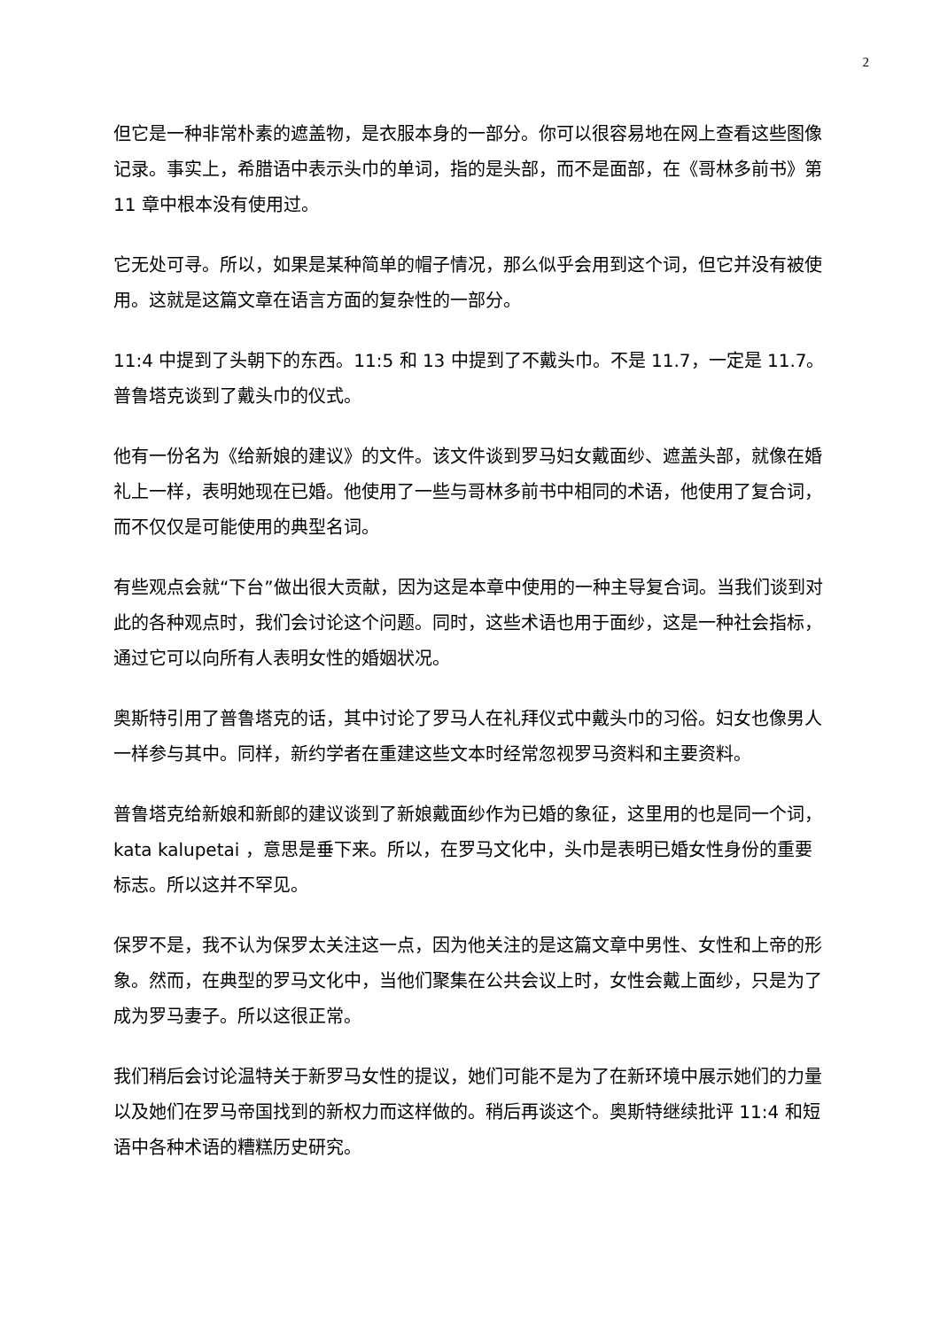2
但它是一种非常朴素的遮盖物，是衣服本身的一部分。你可以很容易地在网上查看这些图像记录。事实上，希腊语中表示头巾的单词，指的是头部，而不是面部，在《哥林多前书》第 11 章中根本没有使用过。
它无处可寻。所以，如果是某种简单的帽子情况，那么似乎会用到这个词，但它并没有被使用。这就是这篇文章在语言方面的复杂性的一部分。
11:4 中提到了头朝下的东西。11:5 和 13 中提到了不戴头巾。不是 11.7，一定是 11.7。普鲁塔克谈到了戴头巾的仪式。
他有一份名为《给新娘的建议》的文件。该文件谈到罗马妇女戴面纱、遮盖头部，就像在婚礼上一样，表明她现在已婚。他使用了一些与哥林多前书中相同的术语，他使用了复合词，而不仅仅是可能使用的典型名词。
有些观点会就“下台”做出很大贡献，因为这是本章中使用的一种主导复合词。当我们谈到对此的各种观点时，我们会讨论这个问题。同时，这些术语也用于面纱，这是一种社会指标，通过它可以向所有人表明女性的婚姻状况。
奥斯特引用了普鲁塔克的话，其中讨论了罗马人在礼拜仪式中戴头巾的习俗。妇女也像男人一样参与其中。同样，新约学者在重建这些文本时经常忽视罗马资料和主要资料。
普鲁塔克给新娘和新郎的建议谈到了新娘戴面纱作为已婚的象征，这里用的也是同一个词，kata kalupetai ，意思是垂下来。所以，在罗马文化中，头巾是表明已婚女性身份的重要标志。所以这并不罕见。
保罗不是，我不认为保罗太关注这一点，因为他关注的是这篇文章中男性、女性和上帝的形象。然而，在典型的罗马文化中，当他们聚集在公共会议上时，女性会戴上面纱，只是为了成为罗马妻子。所以这很正常。
我们稍后会讨论温特关于新罗马女性的提议，她们可能不是为了在新环境中展示她们的力量以及她们在罗马帝国找到的新权力而这样做的。稍后再谈这个。奥斯特继续批评 11:4 和短语中各种术语的糟糕历史研究。